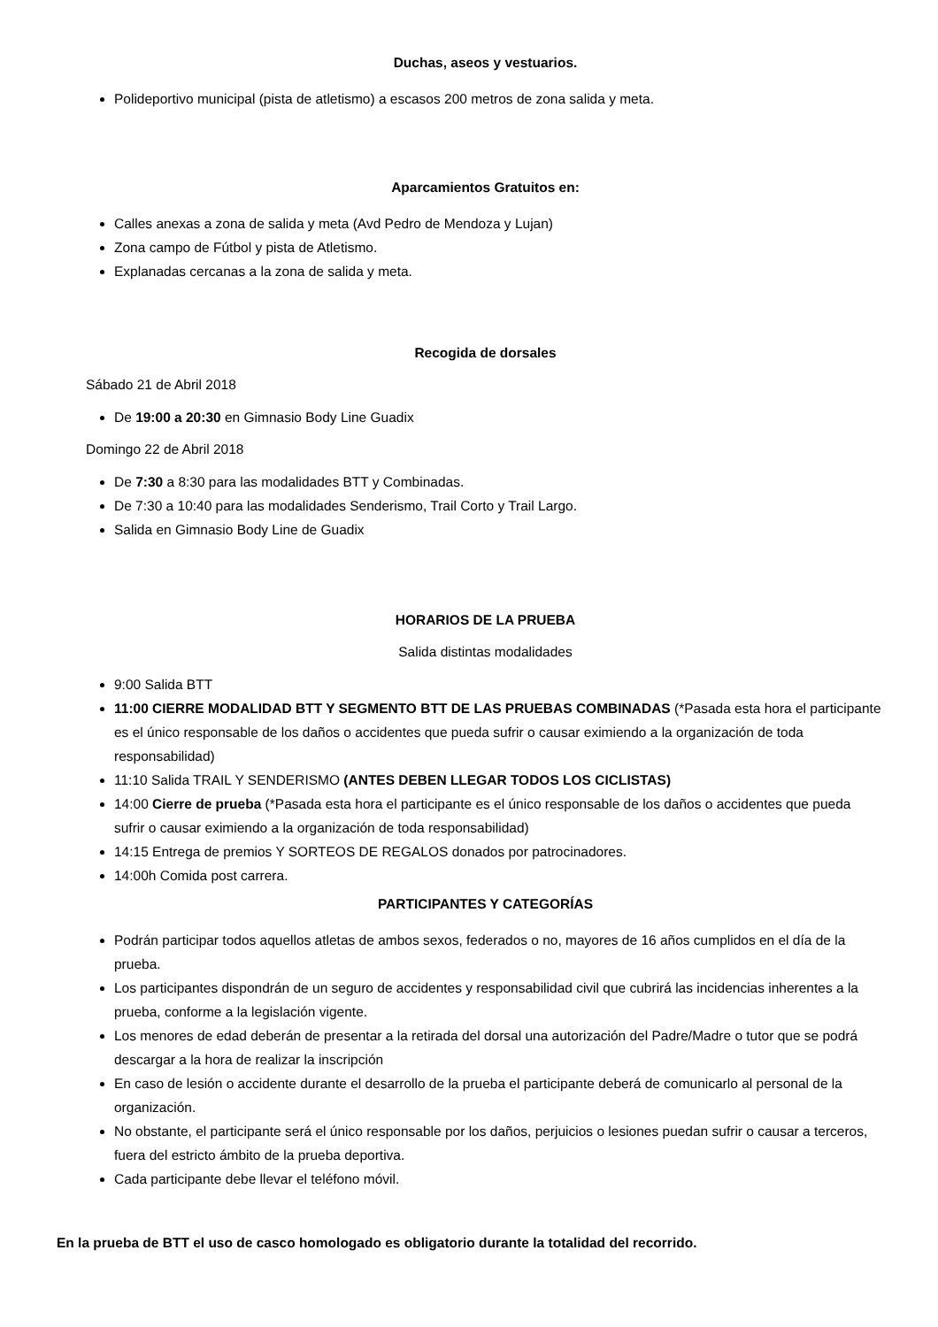Duchas, aseos y vestuarios.
Polideportivo municipal (pista de atletismo) a escasos 200 metros de zona salida y meta.
Aparcamientos Gratuitos en:
Calles anexas a zona de salida y meta (Avd Pedro de Mendoza y Lujan)
Zona campo de Fútbol y pista de Atletismo.
Explanadas cercanas a la zona de salida y meta.
Recogida de dorsales
Sábado 21 de Abril 2018
De 19:00 a 20:30 en Gimnasio Body Line Guadix
Domingo 22 de Abril 2018
De 7:30 a 8:30 para las modalidades BTT y Combinadas.
De 7:30 a 10:40 para las modalidades Senderismo, Trail Corto y Trail Largo.
Salida en Gimnasio Body Line de Guadix
HORARIOS DE LA PRUEBA
Salida distintas modalidades
9:00 Salida BTT
11:00 CIERRE MODALIDAD BTT Y SEGMENTO BTT DE LAS PRUEBAS COMBINADAS (*Pasada esta hora el participante es el único responsable de los daños o accidentes que pueda sufrir o causar eximiendo a la organización de toda responsabilidad)
11:10 Salida TRAIL Y SENDERISMO (ANTES DEBEN LLEGAR TODOS LOS CICLISTAS)
14:00 Cierre de prueba (*Pasada esta hora el participante es el único responsable de los daños o accidentes que pueda sufrir o causar eximiendo a la organización de toda responsabilidad)
14:15 Entrega de premios Y SORTEOS DE REGALOS donados por patrocinadores.
14:00h Comida post carrera.
PARTICIPANTES Y CATEGORÍAS
Podrán participar todos aquellos atletas de ambos sexos, federados o no, mayores de 16 años cumplidos en el día de la prueba.
Los participantes dispondrán de un seguro de accidentes y responsabilidad civil que cubrirá las incidencias inherentes a la prueba, conforme a la legislación vigente.
Los menores de edad deberán de presentar a la retirada del dorsal una autorización del Padre/Madre o tutor que se podrá descargar a la hora de realizar la inscripción
En caso de lesión o accidente durante el desarrollo de la prueba el participante deberá de comunicarlo al personal de la organización.
No obstante, el participante será el único responsable por los daños, perjuicios o lesiones puedan sufrir o causar a terceros, fuera del estricto ámbito de la prueba deportiva.
Cada participante debe llevar el teléfono móvil.
En la prueba de BTT el uso de casco homologado es obligatorio durante la totalidad del recorrido.